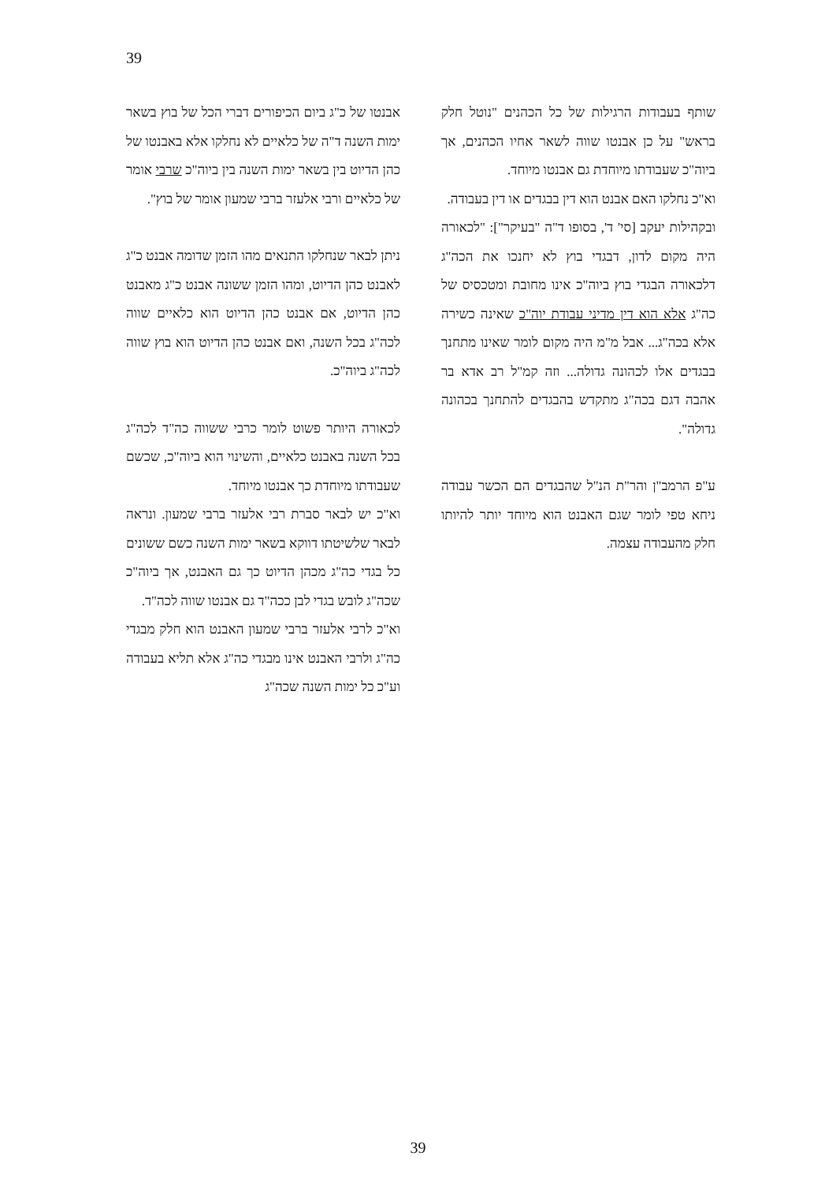39
אבנטו של כ"ג ביום הכיפורים דברי הכל של בוץ בשאר ימות השנה ד"ה של כלאיים לא נחלקו אלא באבנטו של כהן הדיוט בין בשאר ימות השנה בין ביוה"כ שרבי אומר של כלאיים ורבי אלעזר ברבי שמעון אומר של בוץ".
ניתן לבאר שנחלקו התנאים מהו הזמן שדומה אבנט כ"ג לאבנט כהן הדיוט, ומהו הזמן ששונה אבנט כ"ג מאבנט כהן הדיוט, אם אבנט כהן הדיוט הוא כלאיים שווה לכה"ג בכל השנה, ואם אבנט כהן הדיוט הוא בוץ שווה לכה"ג ביוה"כ.
לכאורה היותר פשוט לומר כרבי ששווה כה"ד לכה"ג בכל השנה באבנט כלאיים, והשינוי הוא ביוה"כ, שכשם שעבודתו מיוחדת כך אבנטו מיוחד.
וא"כ יש לבאר סברת רבי אלעזר ברבי שמעון. ונראה לבאר שלשיטתו דווקא בשאר ימות השנה כשם ששונים כל בגדי כה"ג מכהן הדיוט כך גם האבנט, אך ביוה"כ שכה"ג לובש בגדי לבן ככה"ד גם אבנטו שווה לכה"ד.
וא"כ לרבי אלעזר ברבי שמעון האבנט הוא חלק מבגדי כה"ג ולרבי האבנט אינו מבגדי כה"ג אלא תליא בעבודה וע"כ כל ימות השנה שכה"ג
שותף בעבודות הרגילות של כל הכהנים "נוטל חלק בראש" על כן אבנטו שווה לשאר אחיו הכהנים, אך ביוה"כ שעבודתו מיוחדת גם אבנטו מיוחד.
וא"כ נחלקו האם אבנט הוא דין בבגדים או דין בעבודה.
ובקהילות יעקב [סי' ד', בסופו ד"ה "בעיקר"]: "לכאורה היה מקום לדון, דבגדי בוץ לא יחנכו את הכה"ג דלכאורה הבגדי בוץ ביוה"כ אינו מחובת ומטכסיס של כה"ג אלא הוא דין מדיני עבודת יוה"כ שאינה כשירה אלא בכה"ג... אבל מ"מ היה מקום לומר שאינו מתחנך בבגדים אלו לכהונה גדולה... וזה קמ"ל רב אדא בר אהבה דגם בכה"ג מתקדש בהבגדים להתחנך בכהונה גדולה".
ע"פ הרמב"ן והר"ת הנ"ל שהבגדים הם הכשר עבודה ניחא טפי לומר שגם האבנט הוא מיוחד יותר להיותו חלק מהעבודה עצמה.
39